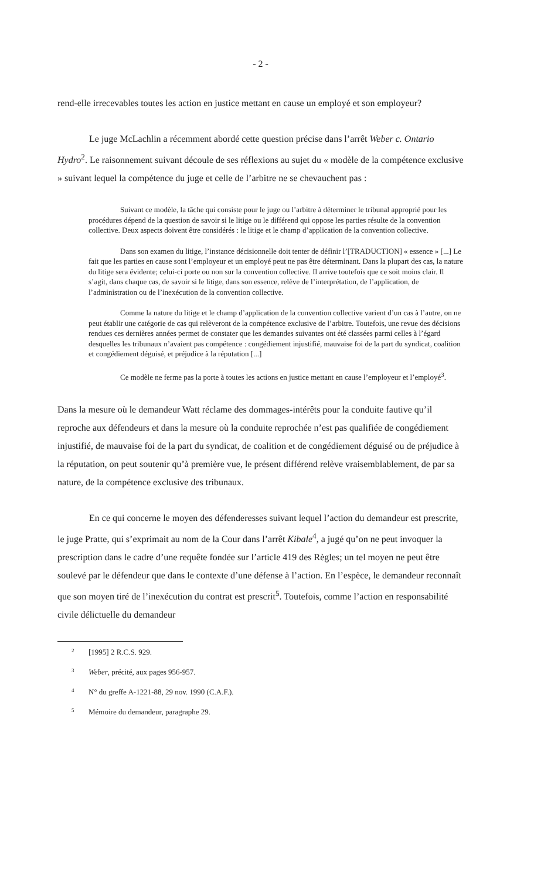- 2 -
rend-elle irrecevables toutes les action en justice mettant en cause un employé et son employeur?
Le juge McLachlin a récemment abordé cette question précise dans l’arrêt Weber c. Ontario Hydro<sup>2</sup>. Le raisonnement suivant découle de ses réflexions au sujet du « modèle de la compétence exclusive » suivant lequel la compétence du juge et celle de l’arbitre ne se chevauchent pas :
Suivant ce modèle, la tâche qui consiste pour le juge ou l’arbitre à déterminer le tribunal approprié pour les procédures dépend de la question de savoir si le litige ou le différend qui oppose les parties résulte de la convention collective. Deux aspects doivent être considérés : le litige et le champ d’application de la convention collective.
Dans son examen du litige, l’instance décisionnelle doit tenter de définir l’[TRADUCTION] « essence » [...] Le fait que les parties en cause sont l’employeur et un employé peut ne pas être déterminant. Dans la plupart des cas, la nature du litige sera évidente; celui-ci porte ou non sur la convention collective. Il arrive toutefois que ce soit moins clair. Il s’agit, dans chaque cas, de savoir si le litige, dans son essence, relève de l’interprétation, de l’application, de l’administration ou de l’inexécution de la convention collective.
Comme la nature du litige et le champ d’application de la convention collective varient d’un cas à l’autre, on ne peut établir une catégorie de cas qui relèveront de la compétence exclusive de l’arbitre. Toutefois, une revue des décisions rendues ces dernières années permet de constater que les demandes suivantes ont été classées parmi celles à l’égard desquelles les tribunaux n’avaient pas compétence : congédiement injustifié, mauvaise foi de la part du syndicat, coalition et congédiement déguisé, et préjudice à la réputation [...]
Ce modèle ne ferme pas la porte à toutes les actions en justice mettant en cause l’employeur et l’employé<sup>3</sup>.
Dans la mesure où le demandeur Watt réclame des dommages-intérêts pour la conduite fautive qu’il reproche aux défendeurs et dans la mesure où la conduite reprochée n’est pas qualifiée de congédiement injustifié, de mauvaise foi de la part du syndicat, de coalition et de congédiement déguisé ou de préjudice à la réputation, on peut soutenir qu’à première vue, le présent différend relève vraisemblablement, de par sa nature, de la compétence exclusive des tribunaux.
En ce qui concerne le moyen des défenderesses suivant lequel l’action du demandeur est prescrite, le juge Pratte, qui s’exprimait au nom de la Cour dans l’arrêt Kibale<sup>4</sup>, a jugé qu’on ne peut invoquer la prescription dans le cadre d’une requête fondée sur l’article 419 des Règles; un tel moyen ne peut être soulevé par le défendeur que dans le contexte d’une défense à l’action. En l’espèce, le demandeur reconnaît que son moyen tiré de l’inexécution du contrat est prescrit<sup>5</sup>. Toutefois, comme l’action en responsabilité civile délictuelle du demandeur
2 [1995] 2 R.C.S. 929.
3 Weber, précité, aux pages 956-957.
4 N° du greffe A-1221-88, 29 nov. 1990 (C.A.F.).
5 Mémoire du demandeur, paragraphe 29.